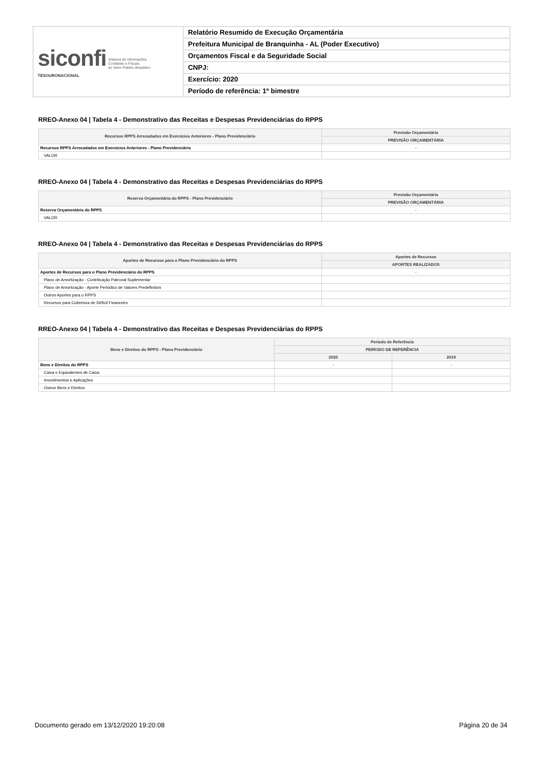| siconfi Sistema de Informações Contábeis e Fiscais do Setor Público Brasileiro TESOURONACIONAL | Relatório Resumido de Execução Orçamentária |
| | Prefeitura Municipal de Branquinha - AL (Poder Executivo) |
| | Orçamentos Fiscal e da Seguridade Social |
| | CNPJ: |
| | Exercício: 2020 |
| | Período de referência: 1º bimestre |
RREO-Anexo 04 | Tabela 4 - Demonstrativo das Receitas e Despesas Previdenciárias do RPPS
| Recursos RPPS Arrecadados em Exercícios Anteriores - Plano Previdenciário | Previsão Orçamentária |
| --- | --- |
| | PREVISÃO ORÇAMENTÁRIA |
| Recursos RPPS Arrecadados em Exercícios Anteriores - Plano Previdenciário | - |
| VALOR | |
RREO-Anexo 04 | Tabela 4 - Demonstrativo das Receitas e Despesas Previdenciárias do RPPS
| Reserva Orçamentária do RPPS - Plano Previdenciário | Previsão Orçamentária |
| --- | --- |
| | PREVISÃO ORÇAMENTÁRIA |
| Reserva Orçamentária do RPPS | - |
| VALOR | |
RREO-Anexo 04 | Tabela 4 - Demonstrativo das Receitas e Despesas Previdenciárias do RPPS
| Aportes de Recursos para o Plano Previdenciário do RPPS | Aportes de Recursos |
| --- | --- |
| | APORTES REALIZADOS |
| Aportes de Recursos para o Plano Previdenciário do RPPS | - |
| Plano de Amortização - Contribuição Patronal Suplementar | |
| Plano de Amortização - Aporte Periódico de Valores Predefinidos | |
| Outros Aportes para o RPPS | |
| Recursos para Cobertura de Déficit Financeiro | |
RREO-Anexo 04 | Tabela 4 - Demonstrativo das Receitas e Despesas Previdenciárias do RPPS
| Bens e Direitos do RPPS - Plano Previdenciário | Período de Referência | |
| --- | --- | --- |
| | PERÍODO DE REFERÊNCIA | |
| | 2020 | 2019 |
| Bens e Direitos do RPPS | - | - |
| Caixa e Equivalentes de Caixa | | |
| Investimentos e Aplicações | | |
| Outros Bens e Direitos | | |
Documento gerado em 13/12/2020 19:20:08 Página 20 de 34